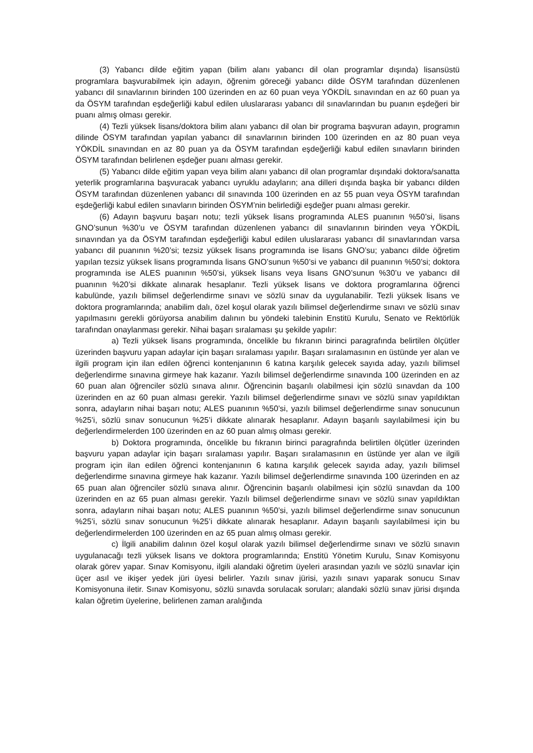(3) Yabancı dilde eğitim yapan (bilim alanı yabancı dil olan programlar dışında) lisansüstü programlara başvurabilmek için adayın, öğrenim göreceği yabancı dilde ÖSYM tarafından düzenlenen yabancı dil sınavlarının birinden 100 üzerinden en az 60 puan veya YÖKDİL sınavından en az 60 puan ya da ÖSYM tarafından eşdeğerliği kabul edilen uluslararası yabancı dil sınavlarından bu puanın eşdeğeri bir puanı almış olması gerekir.
(4) Tezli yüksek lisans/doktora bilim alanı yabancı dil olan bir programa başvuran adayın, programın dilinde ÖSYM tarafından yapılan yabancı dil sınavlarının birinden 100 üzerinden en az 80 puan veya YÖKDİL sınavından en az 80 puan ya da ÖSYM tarafından eşdeğerliği kabul edilen sınavların birinden ÖSYM tarafından belirlenen eşdeğer puanı alması gerekir.
(5) Yabancı dilde eğitim yapan veya bilim alanı yabancı dil olan programlar dışındaki doktora/sanatta yeterlik programlarına başvuracak yabancı uyruklu adayların; ana dilleri dışında başka bir yabancı dilden ÖSYM tarafından düzenlenen yabancı dil sınavında 100 üzerinden en az 55 puan veya ÖSYM tarafından eşdeğerliği kabul edilen sınavların birinden ÖSYM’nin belirlediği eşdeğer puanı alması gerekir.
(6) Adayın başvuru başarı notu; tezli yüksek lisans programında ALES puanının %50’si, lisans GNO’sunun %30’u ve ÖSYM tarafından düzenlenen yabancı dil sınavlarının birinden veya YÖKDİL sınavından ya da ÖSYM tarafından eşdeğerliği kabul edilen uluslararası yabancı dil sınavlarından varsa yabancı dil puanının %20’si; tezsiz yüksek lisans programında ise lisans GNO’su; yabancı dilde öğretim yapılan tezsiz yüksek lisans programında lisans GNO’sunun %50’si ve yabancı dil puanının %50’si; doktora programında ise ALES puanının %50’si, yüksek lisans veya lisans GNO’sunun %30’u ve yabancı dil puanının %20’si dikkate alınarak hesaplanır. Tezli yüksek lisans ve doktora programlarına öğrenci kabulünde, yazılı bilimsel değerlendirme sınavı ve sözlü sınav da uygulanabilir. Tezli yüksek lisans ve doktora programlarında; anabilim dalı, özel koşul olarak yazılı bilimsel değerlendirme sınavı ve sözlü sınav yapılmasını gerekli görüyorsa anabilim dalının bu yöndeki talebinin Enstitü Kurulu, Senato ve Rektörlük tarafından onaylanması gerekir. Nihai başarı sıralaması şu şekilde yapılır:
a) Tezli yüksek lisans programında, öncelikle bu fıkranın birinci paragrafında belirtilen ölçütler üzerinden başvuru yapan adaylar için başarı sıralaması yapılır. Başarı sıralamasının en üstünde yer alan ve ilgili program için ilan edilen öğrenci kontenjanının 6 katına karşılık gelecek sayıda aday, yazılı bilimsel değerlendirme sınavına girmeye hak kazanır. Yazılı bilimsel değerlendirme sınavında 100 üzerinden en az 60 puan alan öğrenciler sözlü sınava alınır. Öğrencinin başarılı olabilmesi için sözlü sınavdan da 100 üzerinden en az 60 puan alması gerekir. Yazılı bilimsel değerlendirme sınavı ve sözlü sınav yapıldıktan sonra, adayların nihai başarı notu; ALES puanının %50’si, yazılı bilimsel değerlendirme sınav sonucunun %25’i, sözlü sınav sonucunun %25’i dikkate alınarak hesaplanır. Adayın başarılı sayılabilmesi için bu değerlendirmelerden 100 üzerinden en az 60 puan almış olması gerekir.
b) Doktora programında, öncelikle bu fıkranın birinci paragrafında belirtilen ölçütler üzerinden başvuru yapan adaylar için başarı sıralaması yapılır. Başarı sıralamasının en üstünde yer alan ve ilgili program için ilan edilen öğrenci kontenjanının 6 katına karşılık gelecek sayıda aday, yazılı bilimsel değerlendirme sınavına girmeye hak kazanır. Yazılı bilimsel değerlendirme sınavında 100 üzerinden en az 65 puan alan öğrenciler sözlü sınava alınır. Öğrencinin başarılı olabilmesi için sözlü sınavdan da 100 üzerinden en az 65 puan alması gerekir. Yazılı bilimsel değerlendirme sınavı ve sözlü sınav yapıldıktan sonra, adayların nihai başarı notu; ALES puanının %50’si, yazılı bilimsel değerlendirme sınav sonucunun %25’i, sözlü sınav sonucunun %25’i dikkate alınarak hesaplanır. Adayın başarılı sayılabilmesi için bu değerlendirmelerden 100 üzerinden en az 65 puan almış olması gerekir.
c) İlgili anabilim dalının özel koşul olarak yazılı bilimsel değerlendirme sınavı ve sözlü sınavın uygulanacağı tezli yüksek lisans ve doktora programlarında; Enstitü Yönetim Kurulu, Sınav Komisyonu olarak görev yapar. Sınav Komisyonu, ilgili alandaki öğretim üyeleri arasından yazılı ve sözlü sınavlar için üçer asıl ve ikişer yedek jüri üyesi belirler. Yazılı sınav jürisi, yazılı sınavı yaparak sonucu Sınav Komisyonuna iletir. Sınav Komisyonu, sözlü sınavda sorulacak soruları; alandaki sözlü sınav jürisi dışında kalan öğretim üyelerine, belirlenen zaman aralığında